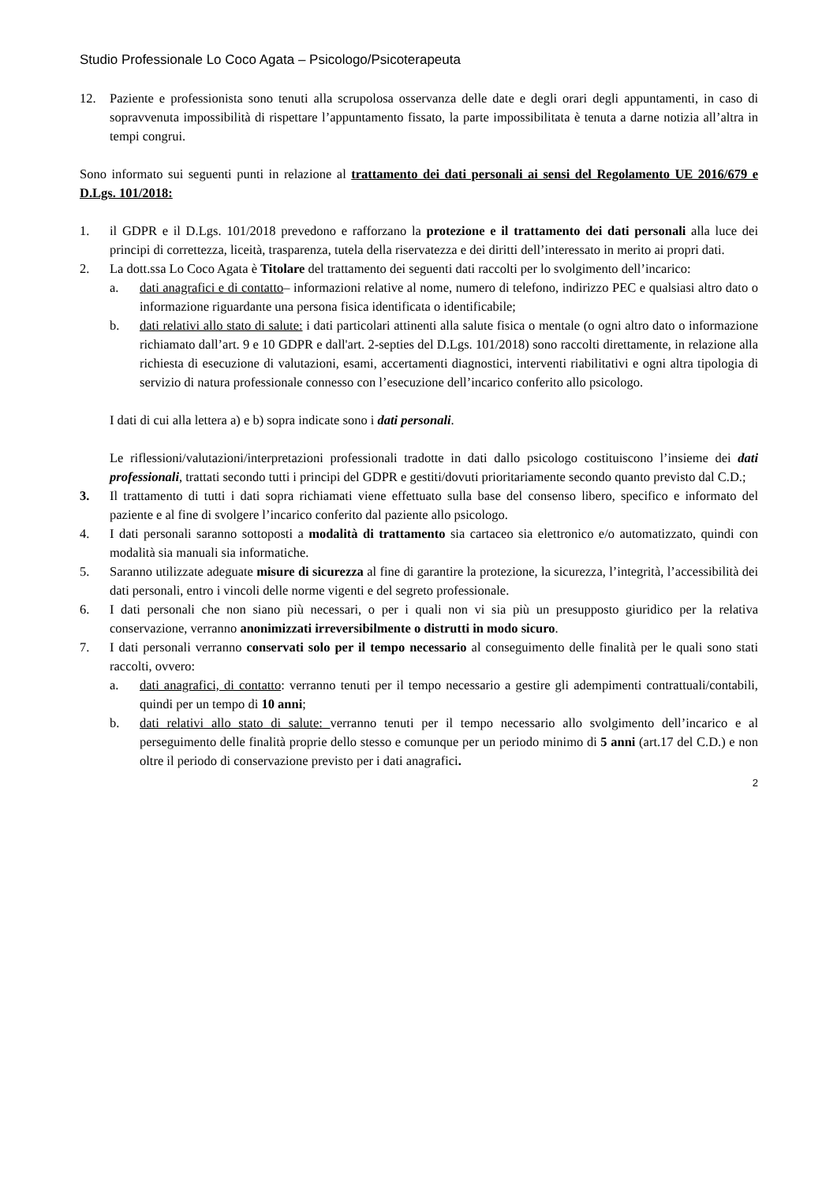Studio Professionale Lo Coco Agata – Psicologo/Psicoterapeuta
12. Paziente e professionista sono tenuti alla scrupolosa osservanza delle date e degli orari degli appuntamenti, in caso di sopravvenuta impossibilità di rispettare l’appuntamento fissato, la parte impossibilitata è tenuta a darne notizia all’altra in tempi congrui.
Sono informato sui seguenti punti in relazione al trattamento dei dati personali ai sensi del Regolamento UE 2016/679 e D.Lgs. 101/2018:
1. il GDPR e il D.Lgs. 101/2018 prevedono e rafforzano la protezione e il trattamento dei dati personali alla luce dei principi di correttezza, liceità, trasparenza, tutela della riservatezza e dei diritti dell’interessato in merito ai propri dati.
2. La dott.ssa Lo Coco Agata è Titolare del trattamento dei seguenti dati raccolti per lo svolgimento dell’incarico:
a. dati anagrafici e di contatto– informazioni relative al nome, numero di telefono, indirizzo PEC e qualsiasi altro dato o informazione riguardante una persona fisica identificata o identificabile;
b. dati relativi allo stato di salute: i dati particolari attinenti alla salute fisica o mentale (o ogni altro dato o informazione richiamato dall’art. 9 e 10 GDPR e dall'art. 2-septies del D.Lgs. 101/2018) sono raccolti direttamente, in relazione alla richiesta di esecuzione di valutazioni, esami, accertamenti diagnostici, interventi riabilitativi e ogni altra tipologia di servizio di natura professionale connesso con l’esecuzione dell’incarico conferito allo psicologo.
I dati di cui alla lettera a) e b) sopra indicate sono i dati personali.
Le riflessioni/valutazioni/interpretazioni professionali tradotte in dati dallo psicologo costituiscono l’insieme dei dati professionali, trattati secondo tutti i principi del GDPR e gestiti/dovuti prioritariamente secondo quanto previsto dal C.D.;
3. Il trattamento di tutti i dati sopra richiamati viene effettuato sulla base del consenso libero, specifico e informato del paziente e al fine di svolgere l’incarico conferito dal paziente allo psicologo.
4. I dati personali saranno sottoposti a modalità di trattamento sia cartaceo sia elettronico e/o automatizzato, quindi con modalità sia manuali sia informatiche.
5. Saranno utilizzate adeguate misure di sicurezza al fine di garantire la protezione, la sicurezza, l’integrità, l’accessibilità dei dati personali, entro i vincoli delle norme vigenti e del segreto professionale.
6. I dati personali che non siano più necessari, o per i quali non vi sia più un presupposto giuridico per la relativa conservazione, verranno anonimizzati irreversibilmente o distrutti in modo sicuro.
7. I dati personali verranno conservati solo per il tempo necessario al conseguimento delle finalità per le quali sono stati raccolti, ovvero:
a. dati anagrafici, di contatto: verranno tenuti per il tempo necessario a gestire gli adempimenti contrattuali/contabili, quindi per un tempo di 10 anni;
b. dati relativi allo stato di salute: verranno tenuti per il tempo necessario allo svolgimento dell’incarico e al perseguimento delle finalità proprie dello stesso e comunque per un periodo minimo di 5 anni (art.17 del C.D.) e non oltre il periodo di conservazione previsto per i dati anagrafici.
2